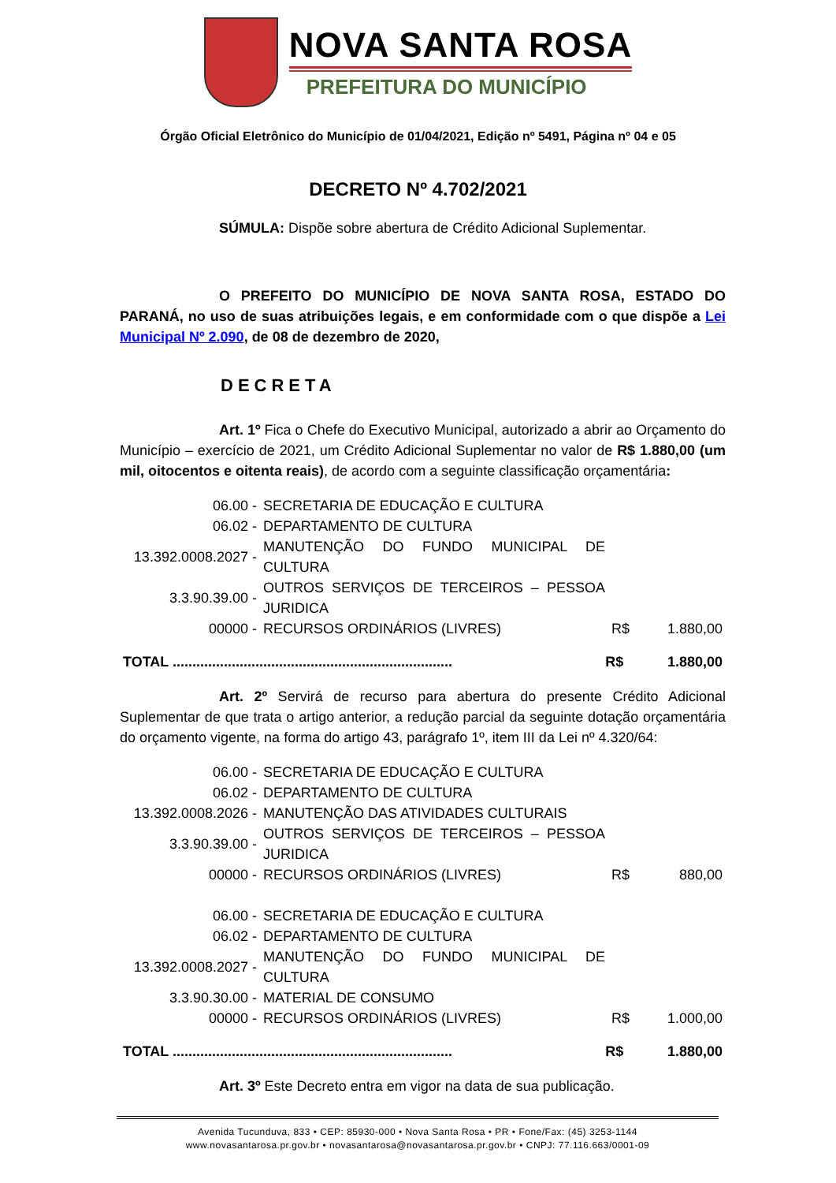NOVA SANTA ROSA
PREFEITURA DO MUNICÍPIO
Órgão Oficial Eletrônico do Município de 01/04/2021, Edição nº 5491, Página nº 04 e 05
DECRETO Nº 4.702/2021
SÚMULA: Dispõe sobre abertura de Crédito Adicional Suplementar.
O PREFEITO DO MUNICÍPIO DE NOVA SANTA ROSA, ESTADO DO PARANÁ, no uso de suas atribuições legais, e em conformidade com o que dispõe a Lei Municipal Nº 2.090, de 08 de dezembro de 2020,
DECRETA
Art. 1º Fica o Chefe do Executivo Municipal, autorizado a abrir ao Orçamento do Município – exercício de 2021, um Crédito Adicional Suplementar no valor de R$ 1.880,00 (um mil, oitocentos e oitenta reais), de acordo com a seguinte classificação orçamentária:
| 06.00 - | SECRETARIA DE EDUCAÇÃO E CULTURA | | |
| 06.02 - | DEPARTAMENTO DE CULTURA | | |
| 13.392.0008.2027 - | MANUTENÇÃO DO FUNDO MUNICIPAL DE CULTURA | | |
| 3.3.90.39.00 - | OUTROS SERVIÇOS DE TERCEIROS – PESSOA JURIDICA | | |
| 00000 - | RECURSOS ORDINÁRIOS (LIVRES) | R$ | 1.880,00 |
| TOTAL ....................................................................... | R$ | 1.880,00 |
Art. 2º Servirá de recurso para abertura do presente Crédito Adicional Suplementar de que trata o artigo anterior, a redução parcial da seguinte dotação orçamentária do orçamento vigente, na forma do artigo 43, parágrafo 1º, item III da Lei nº 4.320/64:
| 06.00 - | SECRETARIA DE EDUCAÇÃO E CULTURA | | |
| 06.02 - | DEPARTAMENTO DE CULTURA | | |
| 13.392.0008.2026 - | MANUTENÇÃO DAS ATIVIDADES CULTURAIS | | |
| 3.3.90.39.00 - | OUTROS SERVIÇOS DE TERCEIROS – PESSOA JURIDICA | | |
| 00000 - | RECURSOS ORDINÁRIOS (LIVRES) | R$ | 880,00 |
| 06.00 - | SECRETARIA DE EDUCAÇÃO E CULTURA | | |
| 06.02 - | DEPARTAMENTO DE CULTURA | | |
| 13.392.0008.2027 - | MANUTENÇÃO DO FUNDO MUNICIPAL DE CULTURA | | |
| 3.3.90.30.00 - | MATERIAL DE CONSUMO | | |
| 00000 - | RECURSOS ORDINÁRIOS (LIVRES) | R$ | 1.000,00 |
| TOTAL ....................................................................... | R$ | 1.880,00 |
Art. 3º Este Decreto entra em vigor na data de sua publicação.
Avenida Tucunduva, 833 • CEP: 85930-000 • Nova Santa Rosa • PR • Fone/Fax: (45) 3253-1144
www.novasantarosa.pr.gov.br • novasantarosa@novasantarosa.pr.gov.br • CNPJ: 77.116.663/0001-09